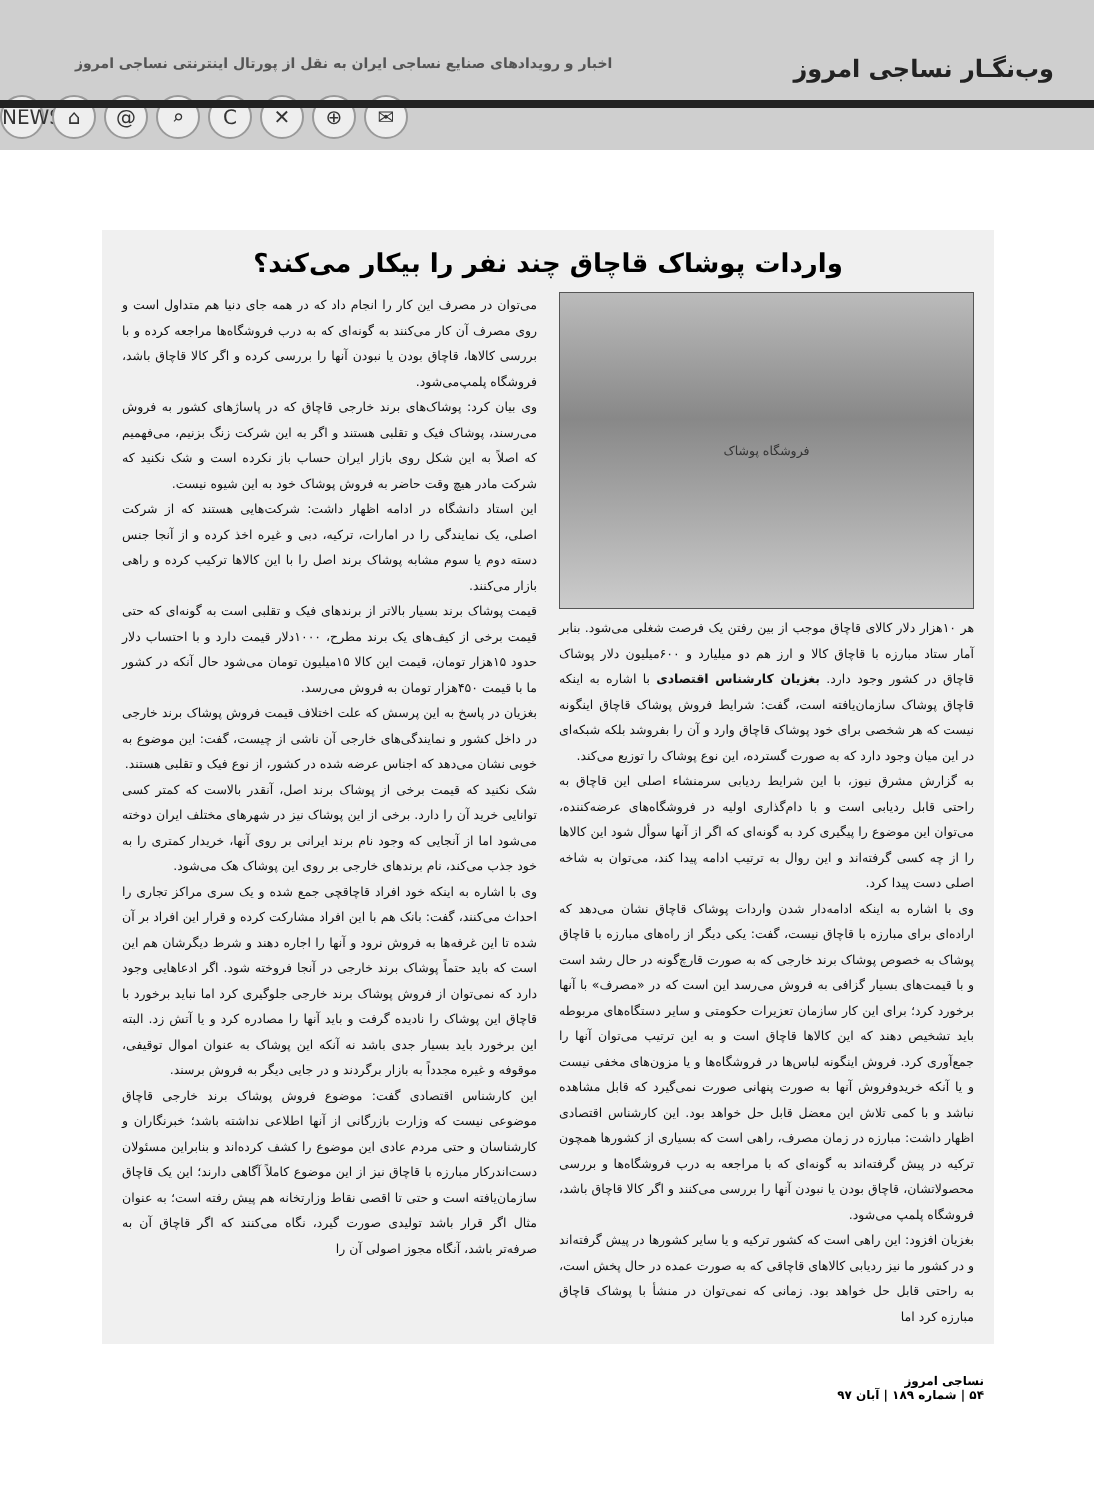وب‌نگـار نساجی امروز اخبار و رویدادهای صنایع نساجی ایران به نقل از پورتال اینترنتی نساجی امروز
NEWS ⌂ @ ⌕ C ✕ ⊕ ✉
واردات پوشاک قاچاق چند نفر را بیکار می‌کند؟
فروشگاه پوشاک
هر ۱۰هزار دلار کالای قاچاق موجب از بین رفتن یک فرصت شغلی می‌شود. بنابر آمار ستاد مبارزه با قاچاق کالا و ارز هم دو میلیارد و ۶۰۰میلیون دلار پوشاک قاچاق در کشور وجود دارد. بغزیان کارشناس اقتصادی با اشاره به اینکه قاچاق پوشاک سازمان‌یافته است، گفت: شرایط فروش پوشاک قاچاق اینگونه نیست که هر شخصی برای خود پوشاک قاچاق وارد و آن را بفروشد بلکه شبکه‌ای در این میان وجود دارد که به صورت گسترده، این نوع پوشاک را توزیع می‌کند.
به گزارش مشرق نیوز، با این شرایط ردیابی سرمنشاء اصلی این قاچاق به راحتی قابل ردیابی است و با دام‌گذاری اولیه در فروشگاه‌های عرضه‌کننده، می‌توان این موضوع را پیگیری کرد به گونه‌ای که اگر از آنها سوأل شود این کالاها را از چه کسی گرفته‌اند و این روال به ترتیب ادامه پیدا کند، می‌توان به شاخه اصلی دست پیدا کرد.
وی با اشاره به اینکه ادامه‌دار شدن واردات پوشاک قاچاق نشان می‌دهد که اراده‌ای برای مبارزه با قاچاق نیست، گفت: یکی دیگر از راه‌های مبارزه با قاچاق پوشاک به خصوص پوشاک برند خارجی که به صورت قارچ‌گونه در حال رشد است و با قیمت‌های بسیار گزافی به فروش می‌رسد این است که در «مصرف» با آنها برخورد کرد؛ برای این کار سازمان تعزیرات حکومتی و سایر دستگاه‌های مربوطه باید تشخیص دهند که این کالاها قاچاق است و به این ترتیب می‌توان آنها را جمع‌آوری کرد. فروش اینگونه لباس‌ها در فروشگاه‌ها و یا مزون‌های مخفی نیست و یا آنکه خریدوفروش آنها به صورت پنهانی صورت نمی‌گیرد که قابل مشاهده نباشد و با کمی تلاش این معضل قابل حل خواهد بود. این کارشناس اقتصادی اظهار داشت: مبارزه در زمان مصرف، راهی است که بسیاری از کشورها همچون ترکیه در پیش گرفته‌اند به گونه‌ای که با مراجعه به درب فروشگاه‌ها و بررسی محصولاتشان، قاچاق بودن یا نبودن آنها را بررسی می‌کنند و اگر کالا قاچاق باشد، فروشگاه پلمپ می‌شود.
بغزیان افزود: این راهی است که کشور ترکیه و یا سایر کشورها در پیش گرفته‌اند و در کشور ما نیز ردیابی کالاهای قاچاقی که به صورت عمده در حال پخش است، به راحتی قابل حل خواهد بود. زمانی که نمی‌توان در منشأ با پوشاک قاچاق مبارزه کرد اما
می‌توان در مصرف این کار را انجام داد که در همه جای دنیا هم متداول است و روی مصرف آن کار می‌کنند به گونه‌ای که به درب فروشگاه‌ها مراجعه کرده و با بررسی کالاها، قاچاق بودن یا نبودن آنها را بررسی کرده و اگر کالا قاچاق باشد، فروشگاه پلمپ‌می‌شود.
وی بیان کرد: پوشاک‌های برند خارجی قاچاق که در پاساژهای کشور به فروش می‌رسند، پوشاک فیک و تقلبی هستند و اگر به این شرکت زنگ بزنیم، می‌فهمیم که اصلاً به این شکل روی بازار ایران حساب باز نکرده است و شک نکنید که شرکت مادر هیچ وقت حاضر به فروش پوشاک خود به این شیوه نیست.
این استاد دانشگاه در ادامه اظهار داشت: شرکت‌هایی هستند که از شرکت اصلی، یک نمایندگی را در امارات، ترکیه، دبی و غیره اخذ کرده و از آنجا جنس دسته دوم یا سوم مشابه پوشاک برند اصل را با این کالاها ترکیب کرده و راهی بازار می‌کنند.
قیمت پوشاک برند بسیار بالاتر از برندهای فیک و تقلبی است به گونه‌ای که حتی قیمت برخی از کیف‌های یک برند مطرح، ۱۰۰۰دلار قیمت دارد و با احتساب دلار حدود ۱۵هزار تومان، قیمت این کالا ۱۵میلیون تومان می‌شود حال آنکه در کشور ما با قیمت ۴۵۰هزار تومان به فروش می‌رسد.
بغزیان در پاسخ به این پرسش که علت اختلاف قیمت فروش پوشاک برند خارجی در داخل کشور و نمایندگی‌های خارجی آن ناشی از چیست، گفت: این موضوع به خوبی نشان می‌دهد که اجناس عرضه شده در کشور، از نوع فیک و تقلبی هستند.
شک نکنید که قیمت برخی از پوشاک برند اصل، آنقدر بالاست که کمتر کسی توانایی خرید آن را دارد. برخی از این پوشاک نیز در شهرهای مختلف ایران دوخته می‌شود اما از آنجایی که وجود نام برند ایرانی بر روی آنها، خریدار کمتری را به خود جذب می‌کند، نام برندهای خارجی بر روی این پوشاک هک می‌شود.
وی با اشاره به اینکه خود افراد قاچاقچی جمع شده و یک سری مراکز تجاری را احداث می‌کنند، گفت: بانک هم با این افراد مشارکت کرده و قرار این افراد بر آن شده تا این غرفه‌ها به فروش نرود و آنها را اجاره دهند و شرط دیگرشان هم این است که باید حتماً پوشاک برند خارجی در آنجا فروخته شود. اگر ادعاهایی وجود دارد که نمی‌توان از فروش پوشاک برند خارجی جلوگیری کرد اما نباید برخورد با قاچاق این پوشاک را نادیده گرفت و باید آنها را مصادره کرد و یا آتش زد. البته این برخورد باید بسیار جدی باشد نه آنکه این پوشاک به عنوان اموال توقیفی، موقوفه و غیره مجدداً به بازار برگردند و در جایی دیگر به فروش برسند.
این کارشناس اقتصادی گفت: موضوع فروش پوشاک برند خارجی قاچاق موضوعی نیست که وزارت بازرگانی از آنها اطلاعی نداشته باشد؛ خبرنگاران و کارشناسان و حتی مردم عادی این موضوع را کشف کرده‌اند و بنابراین مسئولان دست‌اندرکار مبارزه با قاچاق نیز از این موضوع کاملاً آگاهی دارند؛ این یک قاچاق سازمان‌یافته است و حتی تا اقصی نقاط وزارتخانه هم پیش رفته است؛ به عنوان مثال اگر قرار باشد تولیدی صورت گیرد، نگاه می‌کنند که اگر قاچاق آن به صرفه‌تر باشد، آنگاه مجوز اصولی آن را
نساجی امروز
۵۴ | شماره ۱۸۹ | آبان ۹۷